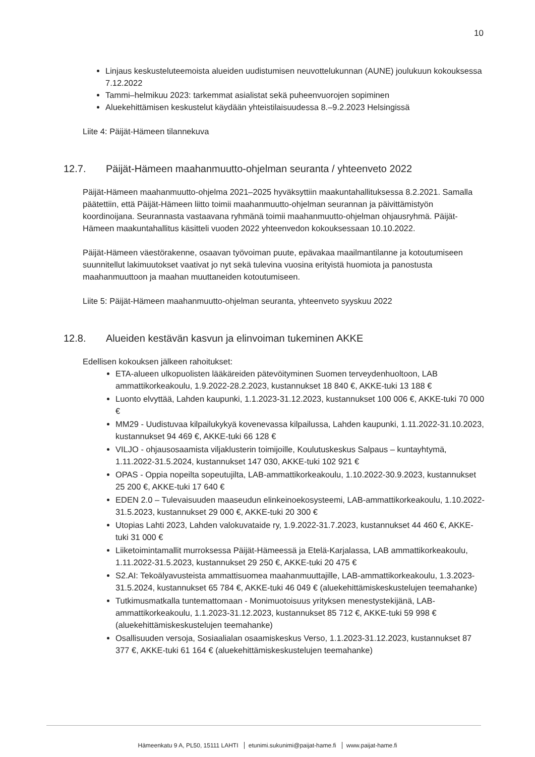10
Linjaus keskusteluteemoista alueiden uudistumisen neuvottelukunnan (AUNE) joulukuun kokouksessa 7.12.2022
Tammi–helmikuu 2023: tarkemmat asialistat sekä puheenvuorojen sopiminen
Aluekehittämisen keskustelut käydään yhteistilaisuudessa 8.–9.2.2023 Helsingissä
Liite 4: Päijät-Hämeen tilannekuva
12.7. Päijät-Hämeen maahanmuutto-ohjelman seuranta / yhteenveto 2022
Päijät-Hämeen maahanmuutto-ohjelma 2021–2025 hyväksyttiin maakuntahallituksessa 8.2.2021. Samalla päätettiin, että Päijät-Hämeen liitto toimii maahanmuutto-ohjelman seurannan ja päivittämistyön koordinoijana. Seurannasta vastaavana ryhmänä toimii maahanmuutto-ohjelman ohjausryhmä. Päijät-Hämeen maakuntahallitus käsitteli vuoden 2022 yhteenvedon kokouksessaan 10.10.2022.
Päijät-Hämeen väestörakenne, osaavan työvoiman puute, epävakaa maailmantilanne ja kotoutumiseen suunnitellut lakimuutokset vaativat jo nyt sekä tulevina vuosina erityistä huomiota ja panostusta maahanmuuttoon ja maahan muuttaneiden kotoutumiseen.
Liite 5: Päijät-Hämeen maahanmuutto-ohjelman seuranta, yhteenveto syyskuu 2022
12.8. Alueiden kestävän kasvun ja elinvoiman tukeminen AKKE
Edellisen kokouksen jälkeen rahoitukset:
ETA-alueen ulkopuolisten lääkäreiden pätevöityminen Suomen terveydenhuoltoon, LAB ammattikorkeakoulu, 1.9.2022-28.2.2023, kustannukset 18 840 €, AKKE-tuki 13 188 €
Luonto elvyttää, Lahden kaupunki, 1.1.2023-31.12.2023, kustannukset 100 006 €, AKKE-tuki 70 000 €
MM29 - Uudistuvaa kilpailukykyä kovenevassa kilpailussa, Lahden kaupunki, 1.11.2022-31.10.2023, kustannukset 94 469 €, AKKE-tuki 66 128 €
VILJO - ohjausosaamista viljaklusterin toimijoille, Koulutuskeskus Salpaus – kuntayhtymä, 1.11.2022-31.5.2024, kustannukset 147 030, AKKE-tuki 102 921 €
OPAS - Oppia nopeilta sopeutujilta, LAB-ammattikorkeakoulu, 1.10.2022-30.9.2023, kustannukset 25 200 €, AKKE-tuki 17 640 €
EDEN 2.0 – Tulevaisuuden maaseudun elinkeinoekosysteemi, LAB-ammattikorkeakoulu, 1.10.2022-31.5.2023, kustannukset 29 000 €, AKKE-tuki 20 300 €
Utopias Lahti 2023, Lahden valokuvataide ry, 1.9.2022-31.7.2023, kustannukset 44 460 €, AKKE-tuki 31 000 €
Liiketoimintamallit murroksessa Päijät-Hämeessä ja Etelä-Karjalassa, LAB ammattikorkeakoulu, 1.11.2022-31.5.2023, kustannukset 29 250 €, AKKE-tuki 20 475 €
S2.AI: Tekoälyavusteista ammattisuomea maahanmuuttajille, LAB-ammattikorkeakoulu, 1.3.2023-31.5.2024, kustannukset 65 784 €, AKKE-tuki 46 049 € (aluekehittämiskeskustelujen teemahanke)
Tutkimusmatkalla tuntemattomaan - Monimuotoisuus yrityksen menestystekijänä, LAB-ammattikorkeakoulu, 1.1.2023-31.12.2023, kustannukset 85 712 €, AKKE-tuki 59 998 € (aluekehittämiskeskustelujen teemahanke)
Osallisuuden versoja, Sosiaalialan osaamiskeskus Verso, 1.1.2023-31.12.2023, kustannukset 87 377 €, AKKE-tuki 61 164 € (aluekehittämiskeskustelujen teemahanke)
Hämeenkatu 9 A, PL50, 15111 LAHTI etunimi.sukunimi@paijat-hame.fi www.paijat-hame.fi